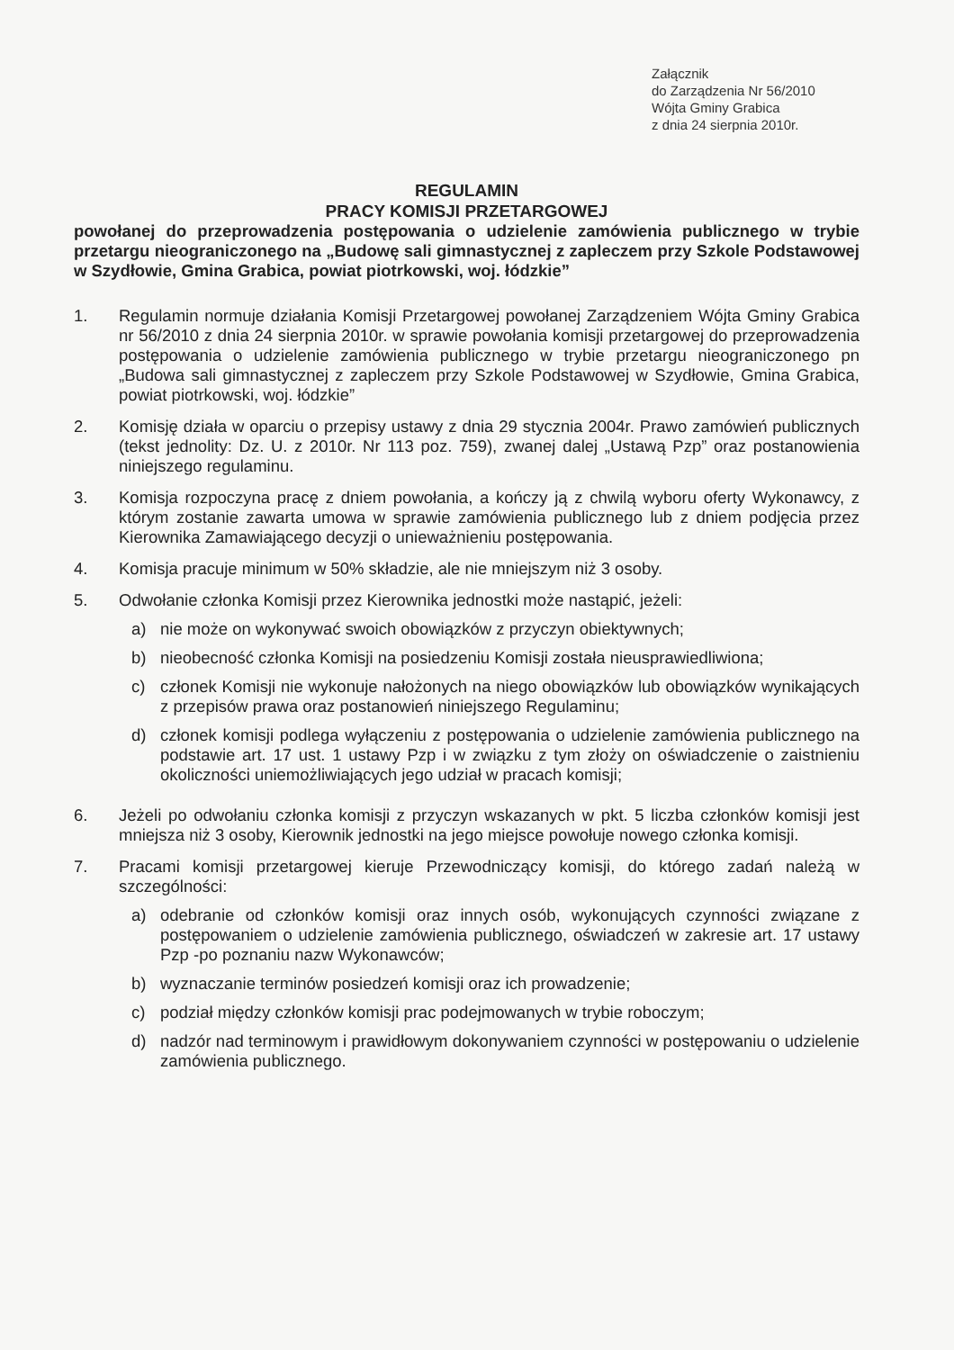Załącznik
do Zarządzenia Nr 56/2010
Wójta Gminy Grabica
z dnia 24 sierpnia 2010r.
REGULAMIN
PRACY KOMISJI PRZETARGOWEJ
powołanej do przeprowadzenia postępowania o udzielenie zamówienia publicznego w trybie przetargu nieograniczonego na „Budowę sali gimnastycznej z zapleczem przy Szkole Podstawowej w Szydłowie, Gmina Grabica, powiat piotrkowski, woj. łódzkie”
1. Regulamin normuje działania Komisji Przetargowej powołanej Zarządzeniem Wójta Gminy Grabica nr 56/2010 z dnia 24 sierpnia 2010r. w sprawie powołania komisji przetargowej do przeprowadzenia postępowania o udzielenie zamówienia publicznego w trybie przetargu nieograniczonego pn „Budowa sali gimnastycznej z zapleczem przy Szkole Podstawowej w Szydłowie, Gmina Grabica, powiat piotrkowski, woj. łódzkie”
2. Komisję działa w oparciu o przepisy ustawy z dnia 29 stycznia 2004r. Prawo zamówień publicznych (tekst jednolity: Dz. U. z 2010r. Nr 113 poz. 759), zwanej dalej „Ustawą Pzp” oraz postanowienia niniejszego regulaminu.
3. Komisja rozpoczyna pracę z dniem powołania, a kończy ją z chwilą wyboru oferty Wykonawcy, z którym zostanie zawarta umowa w sprawie zamówienia publicznego lub z dniem podjęcia przez Kierownika Zamawiającego decyzji o unieważnieniu postępowania.
4. Komisja pracuje minimum w 50% składzie, ale nie mniejszym niż 3 osoby.
5. Odwołanie członka Komisji przez Kierownika jednostki może nastąpić, jeżeli:
a) nie może on wykonywać swoich obowiązków z przyczyn obiektywnych;
b) nieobecność członka Komisji na posiedzeniu Komisji została nieusprawiedliwiona;
c) członek Komisji nie wykonuje nałożonych na niego obowiązków lub obowiązków wynikających z przepisów prawa oraz postanowień niniejszego Regulaminu;
d) członek komisji podlega wyłączeniu z postępowania o udzielenie zamówienia publicznego na podstawie art. 17 ust. 1 ustawy Pzp i w związku z tym złoży on oświadczenie o zaistnieniu okoliczności uniemożliwiających jego udział w pracach komisji;
6. Jeżeli po odwołaniu członka komisji z przyczyn wskazanych w pkt. 5 liczba członków komisji jest mniejsza niż 3 osoby, Kierownik jednostki na jego miejsce powołuje nowego członka komisji.
7. Pracami komisji przetargowej kieruje Przewodniczący komisji, do którego zadań należą w szczególności:
a) odebranie od członków komisji oraz innych osób, wykonujących czynności związane z postępowaniem o udzielenie zamówienia publicznego, oświadczeń w zakresie art. 17 ustawy Pzp -po poznaniu nazw Wykonawców;
b) wyznaczanie terminów posiedzeń komisji oraz ich prowadzenie;
c) podział między członków komisji prac podejmowanych w trybie roboczym;
d) nadzór nad terminowym i prawidłowym dokonywaniem czynności w postępowaniu o udzielenie zamówienia publicznego.